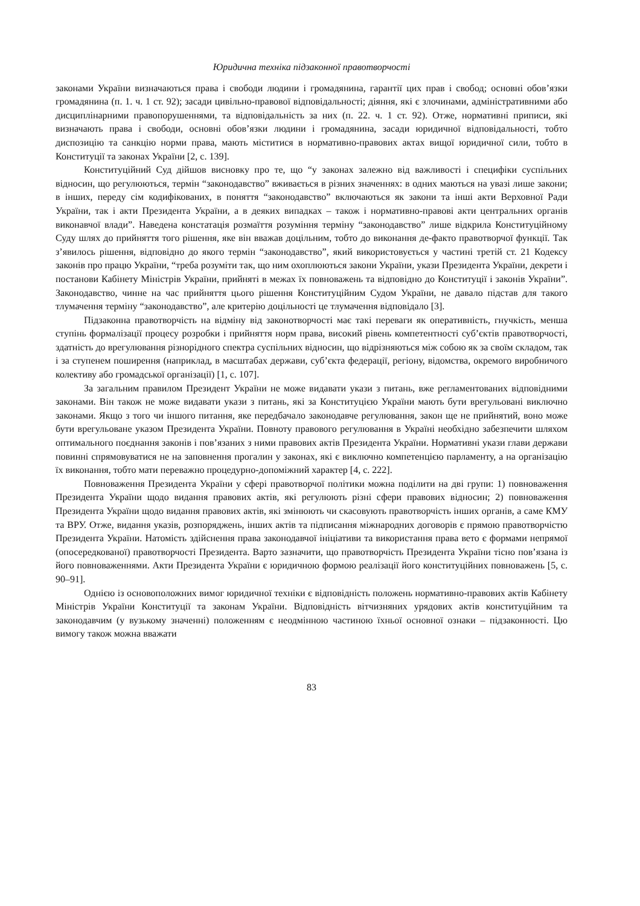Юридична техніка підзаконної правотворчості
законами України визначаються права і свободи людини і громадянина, гарантії цих прав і свобод; основні обов’язки громадянина (п. 1. ч. 1 ст. 92); засади цивільно-правової відповідальності; діяння, які є злочинами, адміністративними або дисциплінарними правопорушеннями, та відповідальність за них (п. 22. ч. 1 ст. 92). Отже, нормативні приписи, які визначають права і свободи, основні обов’язки людини і громадянина, засади юридичної відповідальності, тобто диспозицію та санкцію норми права, мають міститися в нормативно-правових актах вищої юридичної сили, тобто в Конституції та законах України [2, с. 139].
Конституційний Суд дійшов висновку про те, що “у законах залежно від важливості і специфіки суспільних відносин, що регулюються, термін “законодавство” вживається в різних значеннях: в одних маються на увазі лише закони; в інших, переду сім кодифікованих, в поняття “законодавство” включаються як закони та інші акти Верховної Ради України, так і акти Президента України, а в деяких випадках – також і нормативно-правові акти центральних органів виконавчої влади”. Наведена констатація розмаїття розуміння терміну “законодавство” лише відкрила Конституційному Суду шлях до прийняття того рішення, яке він вважав доцільним, тобто до виконання де-факто правотворчої функції. Так з’явилось рішення, відповідно до якого термін “законодавство”, який використовується у частині третій ст. 21 Кодексу законів про працю України, “треба розуміти так, що ним охоплюються закони України, укази Президента України, декрети і постанови Кабінету Міністрів України, прийняті в межах їх повноважень та відповідно до Конституції і законів України”. Законодавство, чинне на час прийняття цього рішення Конституційним Судом України, не давало підстав для такого тлумачення терміну “законодавство”, але критерію доцільності це тлумачення відповідало [3].
Підзаконна правотворчість на відміну від законотворчості має такі переваги як оперативність, гнучкість, менша ступінь формалізації процесу розробки і прийняття норм права, високий рівень компетентності суб’єктів правотворчості, здатність до врегулювання різнорідного спектра суспільних відносин, що відрізняються між собою як за своїм складом, так і за ступенем поширення (наприклад, в масштабах держави, суб’єкта федерації, регіону, відомства, окремого виробничого колективу або громадської організації) [1, с. 107].
За загальним правилом Президент України не може видавати укази з питань, вже регламентованих відповідними законами. Він також не може видавати укази з питань, які за Конституцією України мають бути врегульовані виключно законами. Якщо з того чи іншого питання, яке передбачало законодавче регулювання, закон ще не прийнятий, воно може бути врегульоване указом Президента України. Повноту правового регулювання в Україні необхідно забезпечити шляхом оптимального поєднання законів і пов’язаних з ними правових актів Президента України. Нормативні укази глави держави повинні спрямовуватися не на заповнення прогалин у законах, які є виключно компетенцією парламенту, а на організацію їх виконання, тобто мати переважно процедурно-допоміжний характер [4, с. 222].
Повноваження Президента України у сфері правотворчої політики можна поділити на дві групи: 1) повноваження Президента України щодо видання правових актів, які регулюють різні сфери правових відносин; 2) повноваження Президента України щодо видання правових актів, які змінюють чи скасовують правотворчість інших органів, а саме КМУ та ВРУ. Отже, видання указів, розпоряджень, інших актів та підписання міжнародних договорів є прямою правотворчістю Президента України. Натомість здійснення права законодавчої ініціативи та використання права вето є формами непрямої (опосередкованої) правотворчості Президента. Варто зазначити, що правотворчість Президента України тісно пов’язана із його повноваженнями. Акти Президента України є юридичною формою реалізації його конституційних повноважень [5, с. 90–91].
Однією із основоположних вимог юридичної техніки є відповідність положень нормативно-правових актів Кабінету Міністрів України Конституції та законам України. Відповідність вітчизняних урядових актів конституційним та законодавчим (у вузькому значенні) положенням є неодмінною частиною їхньої основної ознаки – підзаконності. Цю вимогу також можна вважати
83